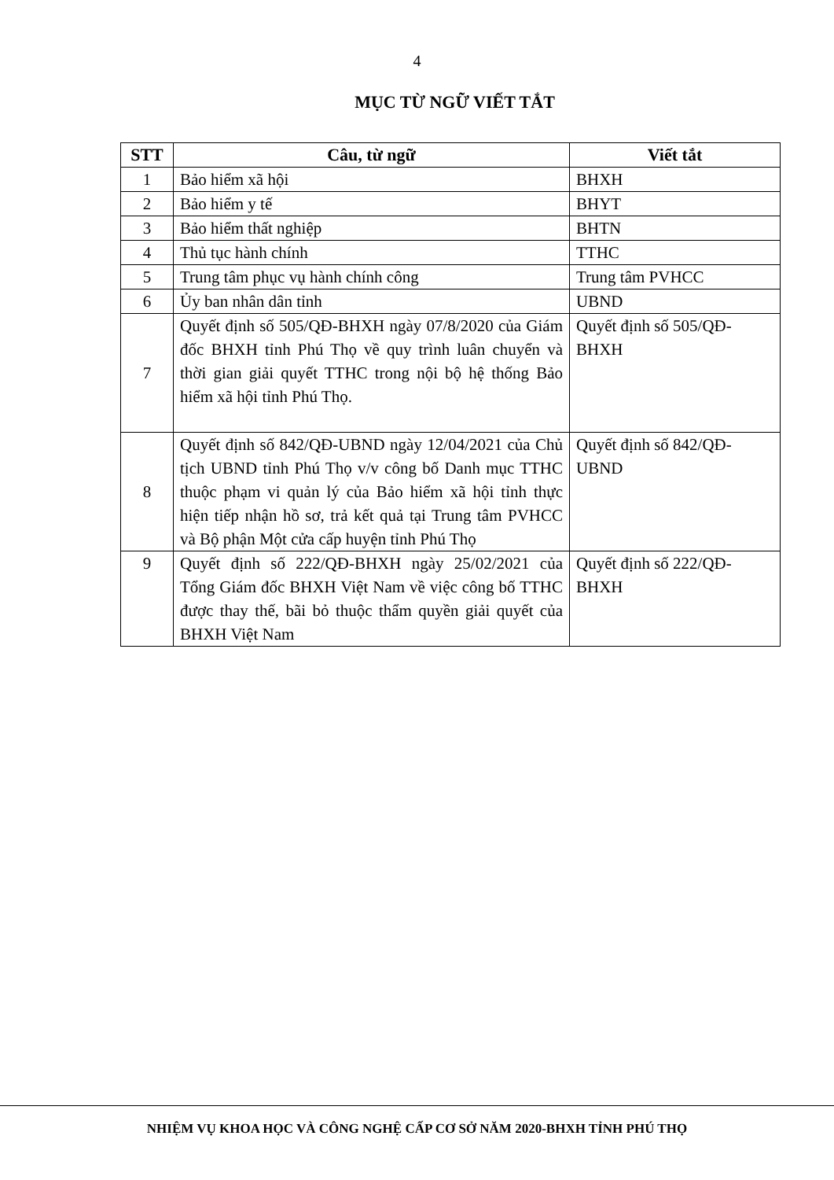4
MỤC TỪ NGỮ VIẾT TẮT
| STT | Câu, từ ngữ | Viết tắt |
| --- | --- | --- |
| 1 | Bảo hiểm xã hội | BHXH |
| 2 | Bảo hiểm y tế | BHYT |
| 3 | Bảo hiểm thất nghiệp | BHTN |
| 4 | Thủ tục hành chính | TTHC |
| 5 | Trung tâm phục vụ hành chính công | Trung tâm PVHCC |
| 6 | Ủy ban nhân dân tỉnh | UBND |
| 7 | Quyết định số 505/QĐ-BHXH ngày 07/8/2020 của Giám đốc BHXH tỉnh Phú Thọ về quy trình luân chuyển và thời gian giải quyết TTHC trong nội bộ hệ thống Bảo hiểm xã hội tỉnh Phú Thọ. | Quyết định số 505/QĐ-BHXH |
| 8 | Quyết định số 842/QĐ-UBND ngày 12/04/2021 của Chủ tịch UBND tỉnh Phú Thọ v/v công bố Danh mục TTHC thuộc phạm vi quản lý của Bảo hiểm xã hội tỉnh thực hiện tiếp nhận hồ sơ, trả kết quả tại Trung tâm PVHCC và Bộ phận Một cửa cấp huyện tỉnh Phú Thọ | Quyết định số 842/QĐ-UBND |
| 9 | Quyết định số 222/QĐ-BHXH ngày 25/02/2021 của Tổng Giám đốc BHXH Việt Nam về việc công bố TTHC được thay thế, bãi bỏ thuộc thẩm quyền giải quyết của BHXH Việt Nam | Quyết định số 222/QĐ-BHXH |
NHIỆM VỤ KHOA HỌC VÀ CÔNG NGHỆ CẤP CƠ SỞ NĂM 2020-BHXH TỈNH PHÚ THỌ